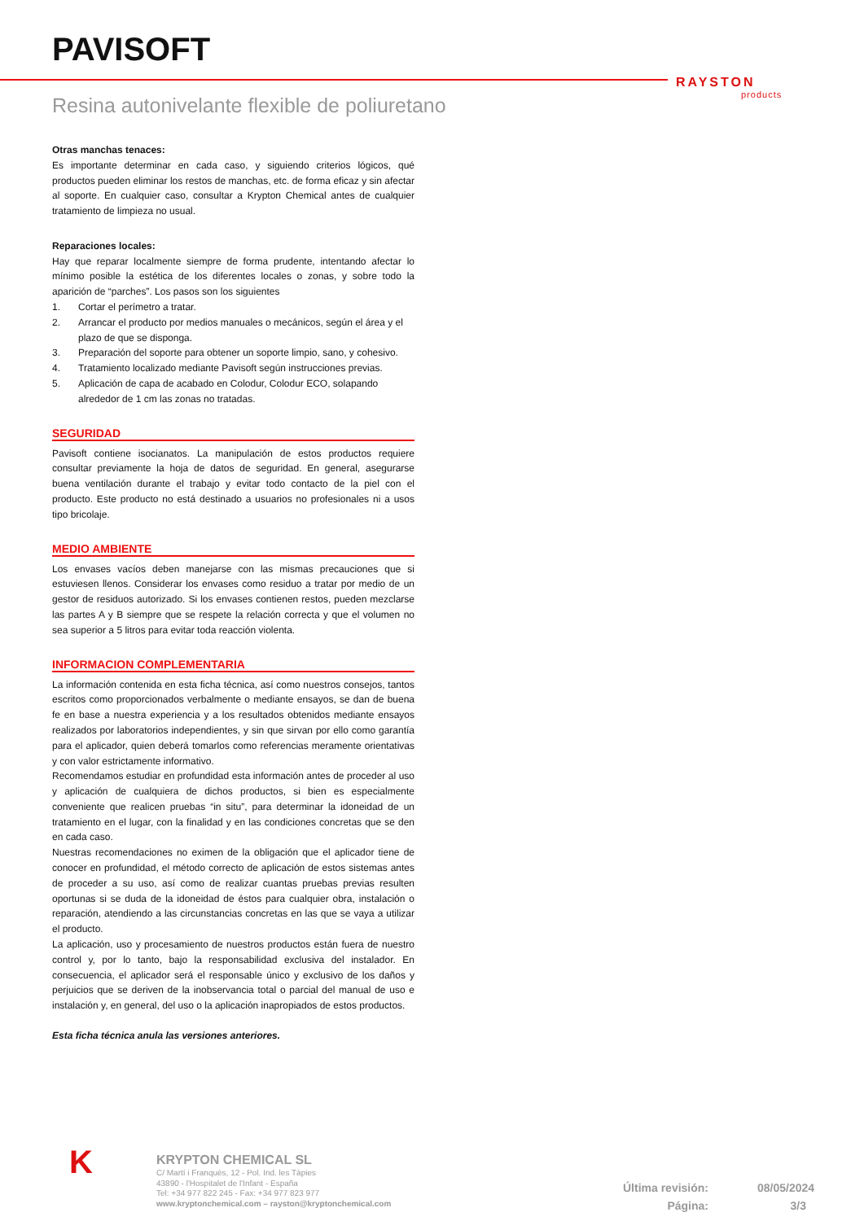PAVISOFT
RAYSTON
products
Resina autonivelante flexible de poliuretano
Otras manchas tenaces:
Es importante determinar en cada caso, y siguiendo criterios lógicos, qué productos pueden eliminar los restos de manchas, etc. de forma eficaz y sin afectar al soporte. En cualquier caso, consultar a Krypton Chemical antes de cualquier tratamiento de limpieza no usual.
Reparaciones locales:
Hay que reparar localmente siempre de forma prudente, intentando afectar lo mínimo posible la estética de los diferentes locales o zonas, y sobre todo la aparición de “parches”. Los pasos son los siguientes
1. Cortar el perímetro a tratar.
2. Arrancar el producto por medios manuales o mecánicos, según el área y el plazo de que se disponga.
3. Preparación del soporte para obtener un soporte limpio, sano, y cohesivo.
4. Tratamiento localizado mediante Pavisoft según instrucciones previas.
5. Aplicación de capa de acabado en Colodur, Colodur ECO, solapando alrededor de 1 cm las zonas no tratadas.
SEGURIDAD
Pavisoft contiene isocianatos. La manipulación de estos productos requiere consultar previamente la hoja de datos de seguridad. En general, asegurarse buena ventilación durante el trabajo y evitar todo contacto de la piel con el producto. Este producto no está destinado a usuarios no profesionales ni a usos tipo bricolaje.
MEDIO AMBIENTE
Los envases vacíos deben manejarse con las mismas precauciones que si estuviesen llenos. Considerar los envases como residuo a tratar por medio de un gestor de residuos autorizado. Si los envases contienen restos, pueden mezclarse las partes A y B siempre que se respete la relación correcta y que el volumen no sea superior a 5 litros para evitar toda reacción violenta.
INFORMACION COMPLEMENTARIA
La información contenida en esta ficha técnica, así como nuestros consejos, tantos escritos como proporcionados verbalmente o mediante ensayos, se dan de buena fe en base a nuestra experiencia y a los resultados obtenidos mediante ensayos realizados por laboratorios independientes, y sin que sirvan por ello como garantía para el aplicador, quien deberá tomarlos como referencias meramente orientativas y con valor estrictamente informativo.
Recomendamos estudiar en profundidad esta información antes de proceder al uso y aplicación de cualquiera de dichos productos, si bien es especialmente conveniente que realicen pruebas “in situ”, para determinar la idoneidad de un tratamiento en el lugar, con la finalidad y en las condiciones concretas que se den en cada caso.
Nuestras recomendaciones no eximen de la obligación que el aplicador tiene de conocer en profundidad, el método correcto de aplicación de estos sistemas antes de proceder a su uso, así como de realizar cuantas pruebas previas resulten oportunas si se duda de la idoneidad de éstos para cualquier obra, instalación o reparación, atendiendo a las circunstancias concretas en las que se vaya a utilizar el producto.
La aplicación, uso y procesamiento de nuestros productos están fuera de nuestro control y, por lo tanto, bajo la responsabilidad exclusiva del instalador. En consecuencia, el aplicador será el responsable único y exclusivo de los daños y perjuicios que se deriven de la inobservancia total o parcial del manual de uso e instalación y, en general, del uso o la aplicación inapropiados de estos productos.
Esta ficha técnica anula las versiones anteriores.
K
KRYPTON CHEMICAL SL
C/ Martí i Franquès, 12 - Pol. Ind. les Tàpies
43890 - l'Hospitalet de l'Infant - España
Tel: +34 977 822 245 - Fax: +34 977 823 977
www.kryptonchemical.com – rayston@kryptonchemical.com
Última revisión: 08/05/2024
Página: 3/3